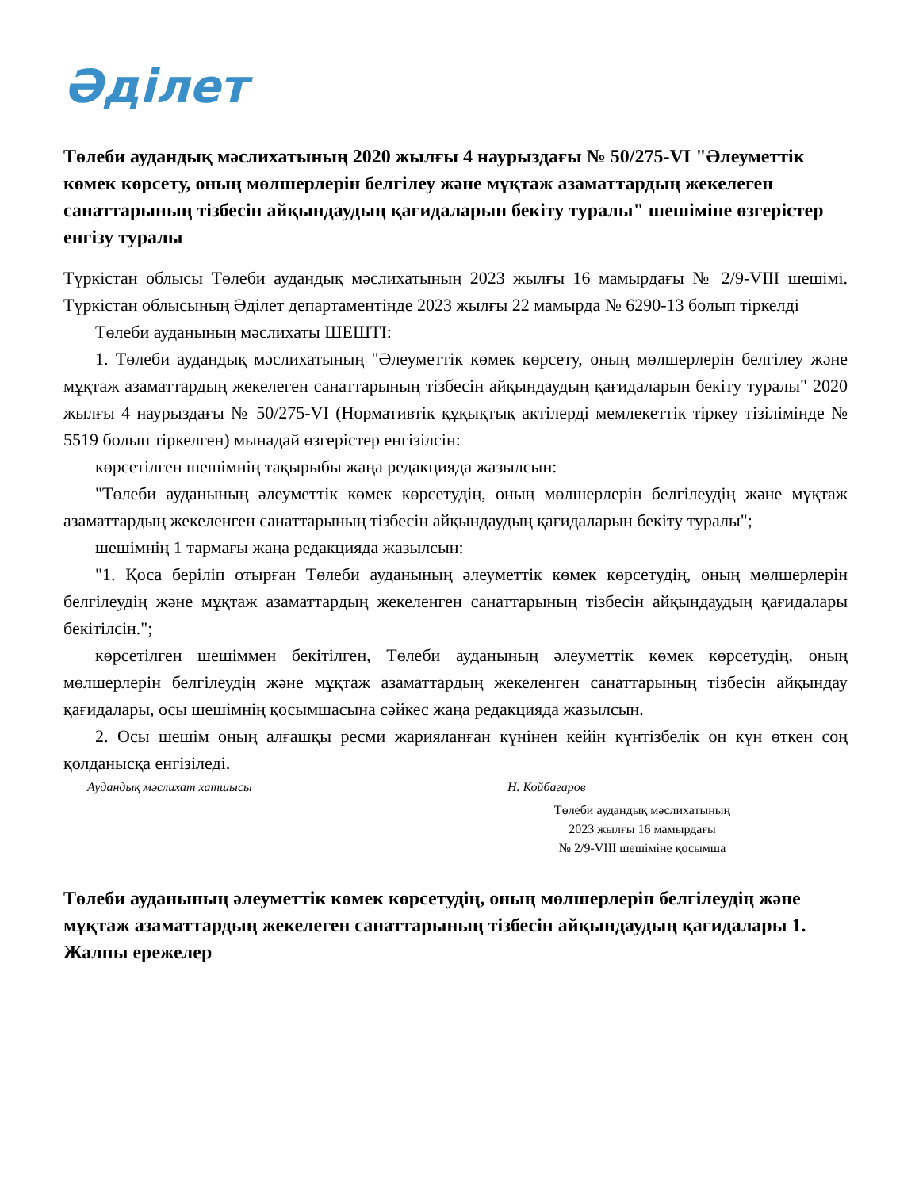Әділет
Төлеби аудандық мәслихатының 2020 жылғы 4 наурыздағы № 50/275-VI "Әлеуметтік көмек көрсету, оның мөлшерлерін белгілеу және мұқтаж азаматтардың жекелеген санаттарының тізбесін айқындаудың қағидаларын бекіту туралы" шешіміне өзгерістер енгізу туралы
Түркістан облысы Төлеби аудандық мәслихатының 2023 жылғы 16 мамырдағы № 2/9-VIII шешімі. Түркістан облысының Әділет департаментінде 2023 жылғы 22 мамырда № 6290-13 болып тіркелді
Төлеби ауданының мәслихаты ШЕШТІ:
1. Төлеби аудандық мәслихатының "Әлеуметтік көмек көрсету, оның мөлшерлерін белгілеу және мұқтаж азаматтардың жекелеген санаттарының тізбесін айқындаудың қағидаларын бекіту туралы" 2020 жылғы 4 наурыздағы № 50/275-VI (Нормативтік құқықтық актілерді мемлекеттік тіркеу тізілімінде № 5519 болып тіркелген) мынадай өзгерістер енгізілсін:
көрсетілген шешімнің тақырыбы жаңа редакцияда жазылсын:
"Төлеби ауданының әлеуметтік көмек көрсетудің, оның мөлшерлерін белгілеудің және мұқтаж азаматтардың жекеленген санаттарының тізбесін айқындаудың қағидаларын бекіту туралы";
шешімнің 1 тармағы жаңа редакцияда жазылсын:
"1. Қоса беріліп отырған Төлеби ауданының әлеуметтік көмек көрсетудің, оның мөлшерлерін белгілеудің және мұқтаж азаматтардың жекеленген санаттарының тізбесін айқындаудың қағидалары бекітілсін.";
көрсетілген шешіммен бекітілген, Төлеби ауданының әлеуметтік көмек көрсетудің, оның мөлшерлерін белгілеудің және мұқтаж азаматтардың жекеленген санаттарының тізбесін айқындау қағидалары, осы шешімнің қосымшасына сәйкес жаңа редакцияда жазылсын.
2. Осы шешім оның алғашқы ресми жарияланған күнінен кейін күнтізбелік он күн өткен соң қолданысқа енгізіледі.
Аудандық мәслихат хатшысы Н. Койбагаров
Төлеби аудандық мәслихатының
2023 жылғы 16 мамырдағы
№ 2/9-VIII шешіміне қосымша
Төлеби ауданының әлеуметтік көмек көрсетудің, оның мөлшерлерін белгілеудің және мұқтаж азаматтардың жекелеген санаттарының тізбесін айқындаудың қағидалары 1. Жалпы ережелер